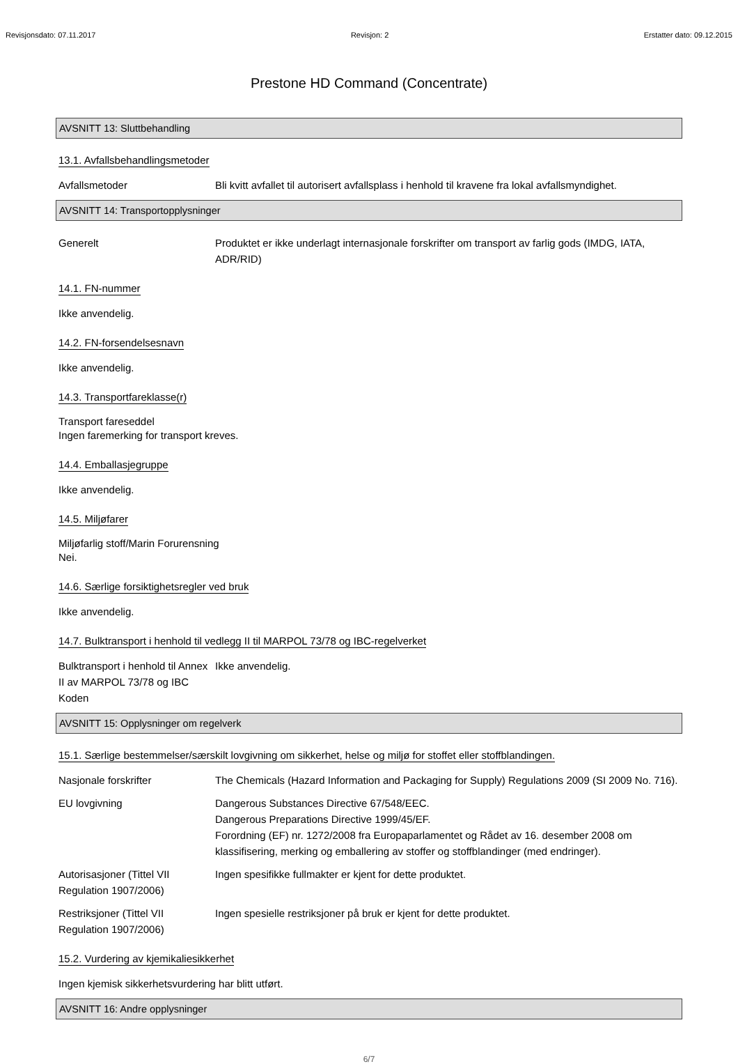Revisjonsdato: 07.11.2017 Revisjon: 2 Erstatter dato: 09.12.2015
Prestone HD Command (Concentrate)
AVSNITT 13: Sluttbehandling
13.1. Avfallsbehandlingsmetoder
Avfallsmetoder Bli kvitt avfallet til autorisert avfallsplass i henhold til kravene fra lokal avfallsmyndighet.
AVSNITT 14: Transportopplysninger
Generelt Produktet er ikke underlagt internasjonale forskrifter om transport av farlig gods (IMDG, IATA, ADR/RID)
14.1. FN-nummer
Ikke anvendelig.
14.2. FN-forsendelsesnavn
Ikke anvendelig.
14.3. Transportfareklasse(r)
Transport fareseddel
Ingen faremerking for transport kreves.
14.4. Emballasjegruppe
Ikke anvendelig.
14.5. Miljøfarer
Miljøfarlig stoff/Marin Forurensning
Nei.
14.6. Særlige forsiktighetsregler ved bruk
Ikke anvendelig.
14.7. Bulktransport i henhold til vedlegg II til MARPOL 73/78 og IBC-regelverket
Bulktransport i henhold til Annex II av MARPOL 73/78 og IBC Koden
Ikke anvendelig.
AVSNITT 15: Opplysninger om regelverk
15.1. Særlige bestemmelser/særskilt lovgivning om sikkerhet, helse og miljø for stoffet eller stoffblandingen.
Nasjonale forskrifter The Chemicals (Hazard Information and Packaging for Supply) Regulations 2009 (SI 2009 No. 716).
EU lovgivning Dangerous Substances Directive 67/548/EEC.
Dangerous Preparations Directive 1999/45/EF.
Forordning (EF) nr. 1272/2008 fra Europaparlamentet og Rådet av 16. desember 2008 om klassifisering, merking og emballering av stoffer og stoffblandinger (med endringer).
Autorisasjoner (Tittel VII Regulation 1907/2006)
Ingen spesifikke fullmakter er kjent for dette produktet.
Restriksjoner (Tittel VII Regulation 1907/2006)
Ingen spesielle restriksjoner på bruk er kjent for dette produktet.
15.2. Vurdering av kjemikaliesikkerhet
Ingen kjemisk sikkerhetsvurdering har blitt utført.
AVSNITT 16: Andre opplysninger
6/7